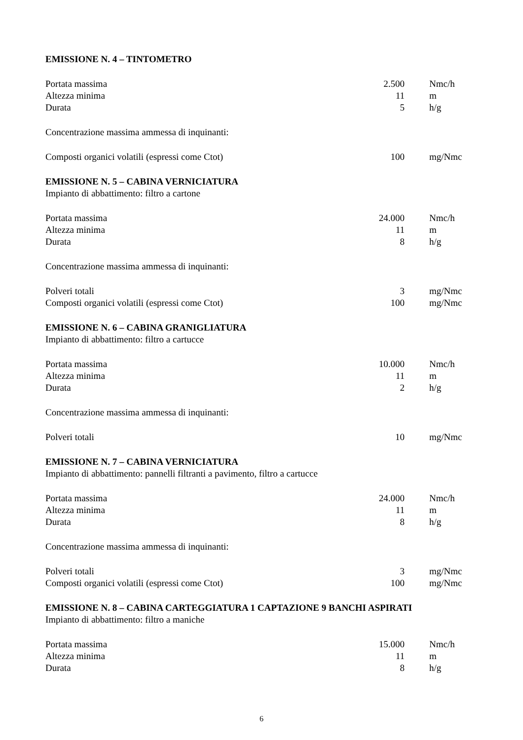EMISSIONE N. 4 – TINTOMETRO
| Portata massima | 2.500 | Nmc/h |
| Altezza minima | 11 | m |
| Durata | 5 | h/g |
Concentrazione massima ammessa di inquinanti:
| Composti organici volatili (espressi come Ctot) | 100 | mg/Nmc |
EMISSIONE N. 5 – CABINA VERNICIATURA
Impianto di abbattimento: filtro a cartone
| Portata massima | 24.000 | Nmc/h |
| Altezza minima | 11 | m |
| Durata | 8 | h/g |
Concentrazione massima ammessa di inquinanti:
| Polveri totali | 3 | mg/Nmc |
| Composti organici volatili (espressi come Ctot) | 100 | mg/Nmc |
EMISSIONE N. 6 – CABINA GRANIGLIATURA
Impianto di abbattimento: filtro a cartucce
| Portata massima | 10.000 | Nmc/h |
| Altezza minima | 11 | m |
| Durata | 2 | h/g |
Concentrazione massima ammessa di inquinanti:
| Polveri totali | 10 | mg/Nmc |
EMISSIONE N. 7 – CABINA VERNICIATURA
Impianto di abbattimento: pannelli filtranti a pavimento, filtro a cartucce
| Portata massima | 24.000 | Nmc/h |
| Altezza minima | 11 | m |
| Durata | 8 | h/g |
Concentrazione massima ammessa di inquinanti:
| Polveri totali | 3 | mg/Nmc |
| Composti organici volatili (espressi come Ctot) | 100 | mg/Nmc |
EMISSIONE N. 8 – CABINA CARTEGGIATURA 1 CAPTAZIONE 9 BANCHI ASPIRATI
Impianto di abbattimento: filtro a maniche
| Portata massima | 15.000 | Nmc/h |
| Altezza minima | 11 | m |
| Durata | 8 | h/g |
6